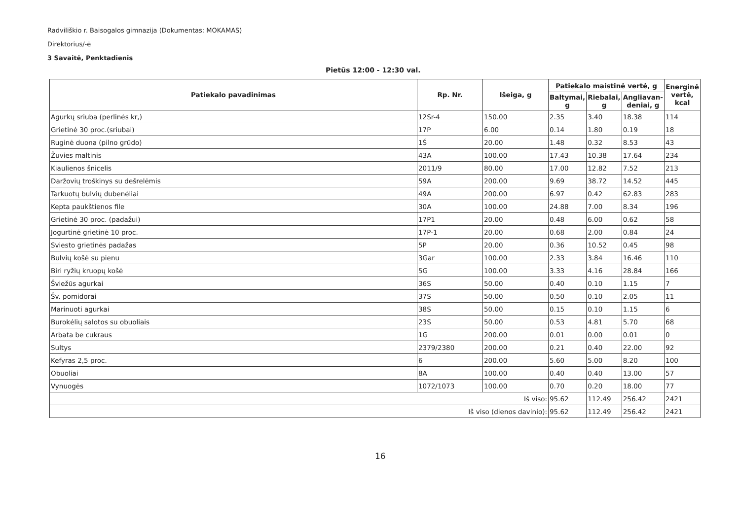Radviliškio r. Baisogalos gimnazija (Dokumentas: MOKAMAS)
Direktorius/-ė
3 Savaitė, Penktadienis
Pietūs 12:00 - 12:30 val.
| Patiekalo pavadinimas | Rp. Nr. | Išeiga, g | Patiekalo maistinė vertė, g | | | Energinė vertė, kcal |
| --- | --- | --- | --- | --- | --- | --- |
| | | | Baltymai, g | Riebalai, g | Angliavan-deniai, g | |
| Agurkų sriuba (perlinės kr,) | 12Sr-4 | 150.00 | 2.35 | 3.40 | 18.38 | 114 |
| Grietinė 30 proc.(sriubai) | 17P | 6.00 | 0.14 | 1.80 | 0.19 | 18 |
| Ruginė duona (pilno grūdo) | 1Š | 20.00 | 1.48 | 0.32 | 8.53 | 43 |
| Žuvies maltinis | 43A | 100.00 | 17.43 | 10.38 | 17.64 | 234 |
| Kiaulienos šnicelis | 2011/9 | 80.00 | 17.00 | 12.82 | 7.52 | 213 |
| Daržovių troškinys su dešrelėmis | 59A | 200.00 | 9.69 | 38.72 | 14.52 | 445 |
| Tarkuotų bulvių dubenėliai | 49A | 200.00 | 6.97 | 0.42 | 62.83 | 283 |
| Kepta paukštienos file | 30A | 100.00 | 24.88 | 7.00 | 8.34 | 196 |
| Grietinė 30 proc. (padažui) | 17P1 | 20.00 | 0.48 | 6.00 | 0.62 | 58 |
| Jogurtinė grietinė 10 proc. | 17P-1 | 20.00 | 0.68 | 2.00 | 0.84 | 24 |
| Sviesto grietinės padažas | 5P | 20.00 | 0.36 | 10.52 | 0.45 | 98 |
| Bulvių košė su pienu | 3Gar | 100.00 | 2.33 | 3.84 | 16.46 | 110 |
| Biri ryžių kruopų košė | 5G | 100.00 | 3.33 | 4.16 | 28.84 | 166 |
| Šviežūs agurkai | 36S | 50.00 | 0.40 | 0.10 | 1.15 | 7 |
| Šv. pomidorai | 37S | 50.00 | 0.50 | 0.10 | 2.05 | 11 |
| Marinuoti agurkai | 38S | 50.00 | 0.15 | 0.10 | 1.15 | 6 |
| Burokėlių salotos su obuoliais | 23S | 50.00 | 0.53 | 4.81 | 5.70 | 68 |
| Arbata be cukraus | 1G | 200.00 | 0.01 | 0.00 | 0.01 | 0 |
| Sultys | 2379/2380 | 200.00 | 0.21 | 0.40 | 22.00 | 92 |
| Kefyras 2,5 proc. | 6 | 200.00 | 5.60 | 5.00 | 8.20 | 100 |
| Obuoliai | 8A | 100.00 | 0.40 | 0.40 | 13.00 | 57 |
| Vynuogės | 1072/1073 | 100.00 | 0.70 | 0.20 | 18.00 | 77 |
| Iš viso: | | | 95.62 | 112.49 | 256.42 | 2421 |
| Iš viso (dienos davinio): | | | 95.62 | 112.49 | 256.42 | 2421 |
16